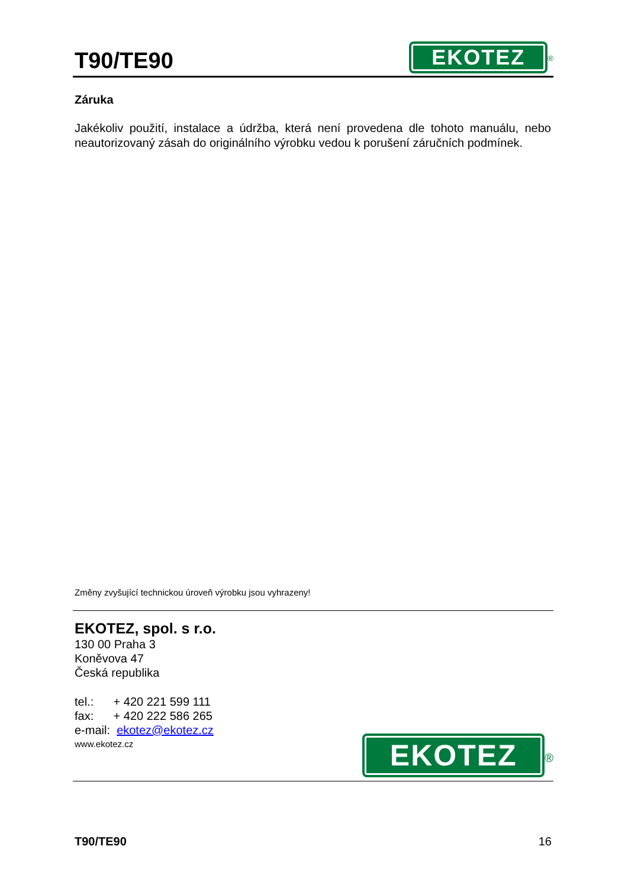T90/TE90
EKOTEZ<sup>®</sup>
Záruka
Jakékoliv použití, instalace a údržba, která není provedena dle tohoto manuálu, nebo neautorizovaný zásah do originálního výrobku vedou k porušení záručních podmínek.
Změny zvyšující technickou úroveň výrobku jsou vyhrazeny!
EKOTEZ, spol. s r.o.
130 00 Praha 3
Koněvova 47
Česká republika
tel.: + 420 221 599 111
fax: + 420 222 586 265
e-mail: ekotez@ekotez.cz
www.ekotez.cz
EKOTEZ<sup>®</sup>
T90/TE90 16